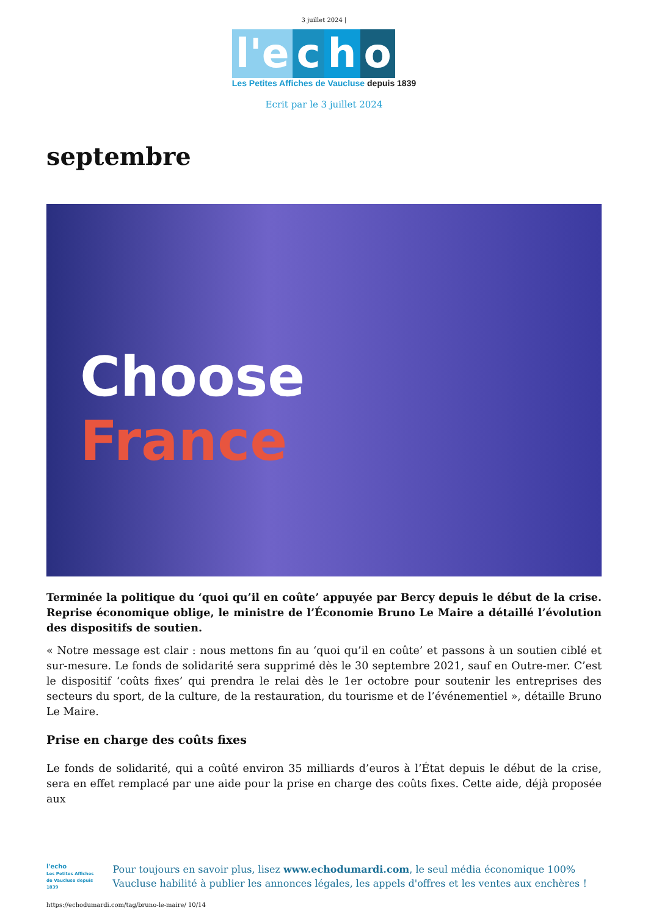3 juillet 2024 |
l'e c h o
Les Petites Affiches de Vaucluse depuis 1839
Ecrit par le 3 juillet 2024
septembre
Choose
France
Terminée la politique du ‘quoi qu’il en coûte’ appuyée par Bercy depuis le début de la crise. Reprise économique oblige, le ministre de l’Économie Bruno Le Maire a détaillé l’évolution des dispositifs de soutien.
« Notre message est clair : nous mettons fin au ‘quoi qu’il en coûte’ et passons à un soutien ciblé et sur-mesure. Le fonds de solidarité sera supprimé dès le 30 septembre 2021, sauf en Outre-mer. C’est le dispositif ‘coûts fixes’ qui prendra le relai dès le 1er octobre pour soutenir les entreprises des secteurs du sport, de la culture, de la restauration, du tourisme et de l’événementiel », détaille Bruno Le Maire.
Prise en charge des coûts fixes
Le fonds de solidarité, qui a coûté environ 35 milliards d’euros à l’État depuis le début de la crise, sera en effet remplacé par une aide pour la prise en charge des coûts fixes. Cette aide, déjà proposée aux
l'echo
Les Petites Affiches de Vaucluse depuis 1839
Pour toujours en savoir plus, lisez www.echodumardi.com, le seul média économique 100% Vaucluse habilité à publier les annonces légales, les appels d'offres et les ventes aux enchères !
https://echodumardi.com/tag/bruno-le-maire/ 10/14